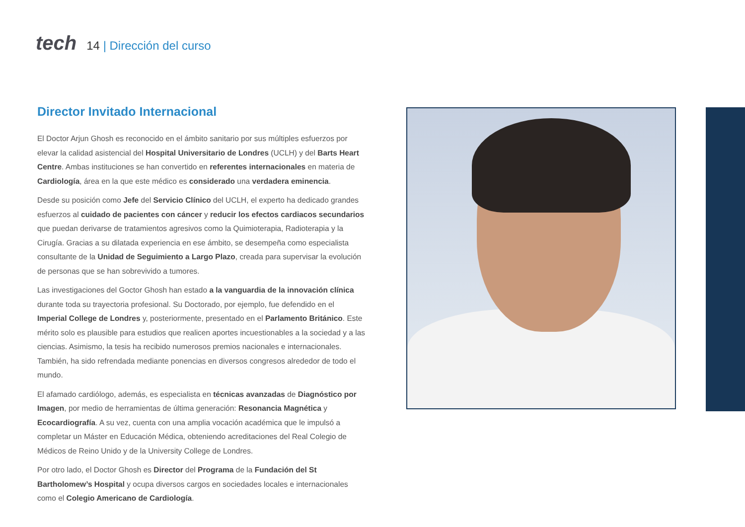tech
14 | Dirección del curso
Director Invitado Internacional
El Doctor Arjun Ghosh es reconocido en el ámbito sanitario por sus múltiples esfuerzos por elevar la calidad asistencial del Hospital Universitario de Londres (UCLH) y del Barts Heart Centre. Ambas instituciones se han convertido en referentes internacionales en materia de Cardiología, área en la que este médico es considerado una verdadera eminencia.
Desde su posición como Jefe del Servicio Clínico del UCLH, el experto ha dedicado grandes esfuerzos al cuidado de pacientes con cáncer y reducir los efectos cardiacos secundarios que puedan derivarse de tratamientos agresivos como la Quimioterapia, Radioterapia y la Cirugía. Gracias a su dilatada experiencia en ese ámbito, se desempeña como especialista consultante de la Unidad de Seguimiento a Largo Plazo, creada para supervisar la evolución de personas que se han sobrevivido a tumores.
Las investigaciones del Goctor Ghosh han estado a la vanguardia de la innovación clínica durante toda su trayectoria profesional. Su Doctorado, por ejemplo, fue defendido en el Imperial College de Londres y, posteriormente, presentado en el Parlamento Británico. Este mérito solo es plausible para estudios que realicen aportes incuestionables a la sociedad y a las ciencias. Asimismo, la tesis ha recibido numerosos premios nacionales e internacionales. También, ha sido refrendada mediante ponencias en diversos congresos alrededor de todo el mundo.
El afamado cardiólogo, además, es especialista en técnicas avanzadas de Diagnóstico por Imagen, por medio de herramientas de última generación: Resonancia Magnética y Ecocardiografía. A su vez, cuenta con una amplia vocación académica que le impulsó a completar un Máster en Educación Médica, obteniendo acreditaciones del Real Colegio de Médicos de Reino Unido y de la University College de Londres.
Por otro lado, el Doctor Ghosh es Director del Programa de la Fundación del St Bartholomew’s Hospital y ocupa diversos cargos en sociedades locales e internacionales como el Colegio Americano de Cardiología.